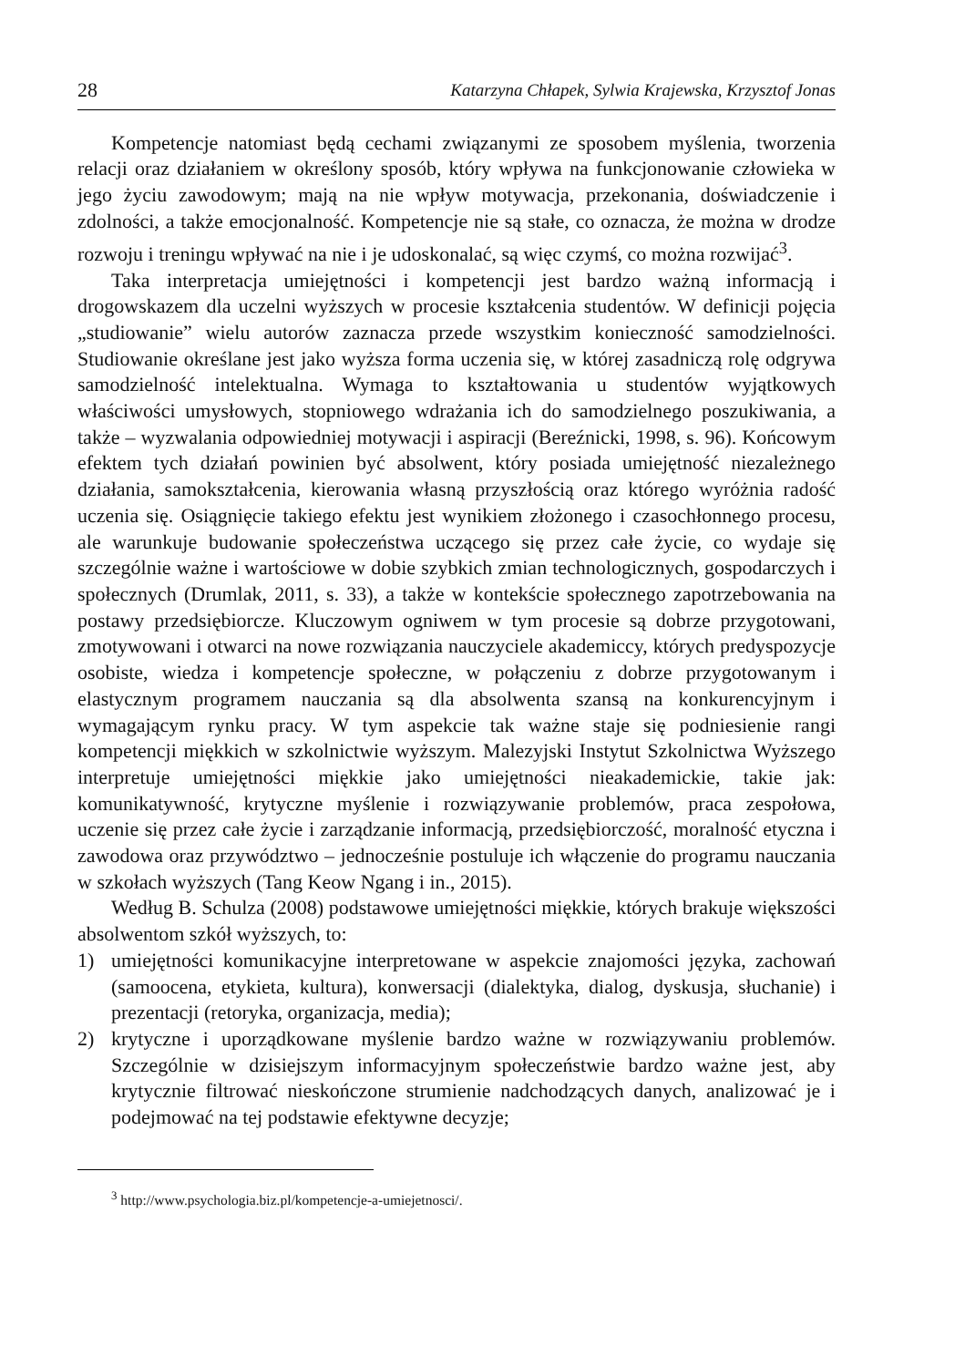28 Katarzyna Chłapek, Sylwia Krajewska, Krzysztof Jonas
Kompetencje natomiast będą cechami związanymi ze sposobem myślenia, tworzenia relacji oraz działaniem w określony sposób, który wpływa na funkcjonowanie człowieka w jego życiu zawodowym; mają na nie wpływ motywacja, przekonania, doświadczenie i zdolności, a także emocjonalność. Kompetencje nie są stałe, co oznacza, że można w drodze rozwoju i treningu wpływać na nie i je udoskonalać, są więc czymś, co można rozwijać<sup>3</sup>.
Taka interpretacja umiejętności i kompetencji jest bardzo ważną informacją i drogowskazem dla uczelni wyższych w procesie kształcenia studentów. W definicji pojęcia „studiowanie” wielu autorów zaznacza przede wszystkim konieczność samodzielności. Studiowanie określane jest jako wyższa forma uczenia się, w której zasadniczą rolę odgrywa samodzielność intelektualna. Wymaga to kształtowania u studentów wyjątkowych właściwości umysłowych, stopniowego wdrażania ich do samodzielnego poszukiwania, a także – wyzwalania odpowiedniej motywacji i aspiracji (Bereźnicki, 1998, s. 96). Końcowym efektem tych działań powinien być absolwent, który posiada umiejętność niezależnego działania, samokształcenia, kierowania własną przyszłością oraz którego wyróżnia radość uczenia się. Osiągnięcie takiego efektu jest wynikiem złożonego i czasochłonnego procesu, ale warunkuje budowanie społeczeństwa uczącego się przez całe życie, co wydaje się szczególnie ważne i wartościowe w dobie szybkich zmian technologicznych, gospodarczych i społecznych (Drumlak, 2011, s. 33), a także w kontekście społecznego zapotrzebowania na postawy przedsiębiorcze. Kluczowym ogniwem w tym procesie są dobrze przygotowani, zmotywowani i otwarci na nowe rozwiązania nauczyciele akademiccy, których predyspozycje osobiste, wiedza i kompetencje społeczne, w połączeniu z dobrze przygotowanym i elastycznym programem nauczania są dla absolwenta szansą na konkurencyjnym i wymagającym rynku pracy. W tym aspekcie tak ważne staje się podniesienie rangi kompetencji miękkich w szkolnictwie wyższym. Malezyjski Instytut Szkolnictwa Wyższego interpretuje umiejętności miękkie jako umiejętności nieakademickie, takie jak: komunikatywność, krytyczne myślenie i rozwiązywanie problemów, praca zespołowa, uczenie się przez całe życie i zarządzanie informacją, przedsiębiorczość, moralność etyczna i zawodowa oraz przywództwo – jednocześnie postuluje ich włączenie do programu nauczania w szkołach wyższych (Tang Keow Ngang i in., 2015).
Według B. Schulza (2008) podstawowe umiejętności miękkie, których brakuje większości absolwentom szkół wyższych, to:
1) umiejętności komunikacyjne interpretowane w aspekcie znajomości języka, zachowań (samoocena, etykieta, kultura), konwersacji (dialektyka, dialog, dyskusja, słuchanie) i prezentacji (retoryka, organizacja, media);
2) krytyczne i uporządkowane myślenie bardzo ważne w rozwiązywaniu problemów. Szczególnie w dzisiejszym informacyjnym społeczeństwie bardzo ważne jest, aby krytycznie filtrować nieskończone strumienie nadchodzących danych, analizować je i podejmować na tej podstawie efektywne decyzje;
<sup>3</sup> http://www.psychologia.biz.pl/kompetencje-a-umiejetnosci/.